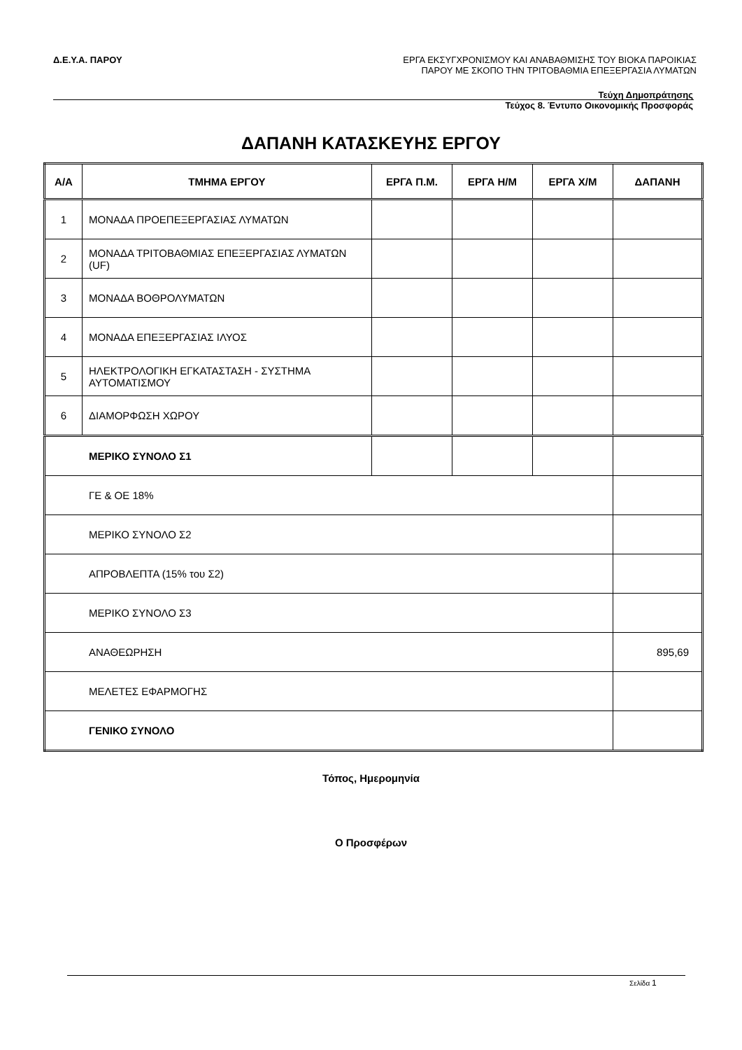Δ.Ε.Υ.Α. ΠΑΡΟΥ
ΕΡΓΑ ΕΚΣΥΓΧΡΟΝΙΣΜΟΥ ΚΑΙ ΑΝΑΒΑΘΜΙΣΗΣ ΤΟΥ ΒΙΟΚΑ ΠΑΡΟΙΚΙΑΣ
ΠΑΡΟΥ ΜΕ ΣΚΟΠΟ ΤΗΝ ΤΡΙΤΟΒΑΘΜΙΑ ΕΠΕΞΕΡΓΑΣΙΑ ΛΥΜΑΤΩΝ
Τεύχη Δημοπράτησης
Τεύχος 8. Έντυπο Οικονομικής Προσφοράς
ΔΑΠΑΝΗ ΚΑΤΑΣΚΕΥΗΣ ΕΡΓΟΥ
| Α/Α | ΤΜΗΜΑ ΕΡΓΟΥ | ΕΡΓΑ Π.Μ. | ΕΡΓΑ Η/Μ | ΕΡΓΑ Χ/Μ | ΔΑΠΑΝΗ |
| --- | --- | --- | --- | --- | --- |
| 1 | ΜΟΝΑΔΑ ΠΡΟΕΠΕΞΕΡΓΑΣΙΑΣ ΛΥΜΑΤΩΝ | | | | |
| 2 | ΜΟΝΑΔΑ ΤΡΙΤΟΒΑΘΜΙΑΣ ΕΠΕΞΕΡΓΑΣΙΑΣ ΛΥΜΑΤΩΝ (UF) | | | | |
| 3 | ΜΟΝΑΔΑ ΒΟΘΡΟΛΥΜΑΤΩΝ | | | | |
| 4 | ΜΟΝΑΔΑ ΕΠΕΞΕΡΓΑΣΙΑΣ ΙΛΥΟΣ | | | | |
| 5 | ΗΛΕΚΤΡΟΛΟΓΙΚΗ ΕΓΚΑΤΑΣΤΑΣΗ - ΣΥΣΤΗΜΑ ΑΥΤΟΜΑΤΙΣΜΟΥ | | | | |
| 6 | ΔΙΑΜΟΡΦΩΣΗ ΧΩΡΟΥ | | | | |
| ΜΕΡΙΚΟ ΣΥΝΟΛΟ Σ1 | | | | | |
| ΓΕ & ΟΕ 18% | | | | | |
| ΜΕΡΙΚΟ ΣΥΝΟΛΟ Σ2 | | | | | |
| ΑΠΡΟΒΛΕΠΤΑ (15% του Σ2) | | | | | |
| ΜΕΡΙΚΟ ΣΥΝΟΛΟ Σ3 | | | | | |
| ΑΝΑΘΕΩΡΗΣΗ | | | | | 895,69 |
| ΜΕΛΕΤΕΣ ΕΦΑΡΜΟΓΗΣ | | | | | |
| ΓΕΝΙΚΟ ΣΥΝΟΛΟ | | | | | |
Τόπος, Ημερομηνία
Ο Προσφέρων
Σελίδα 1